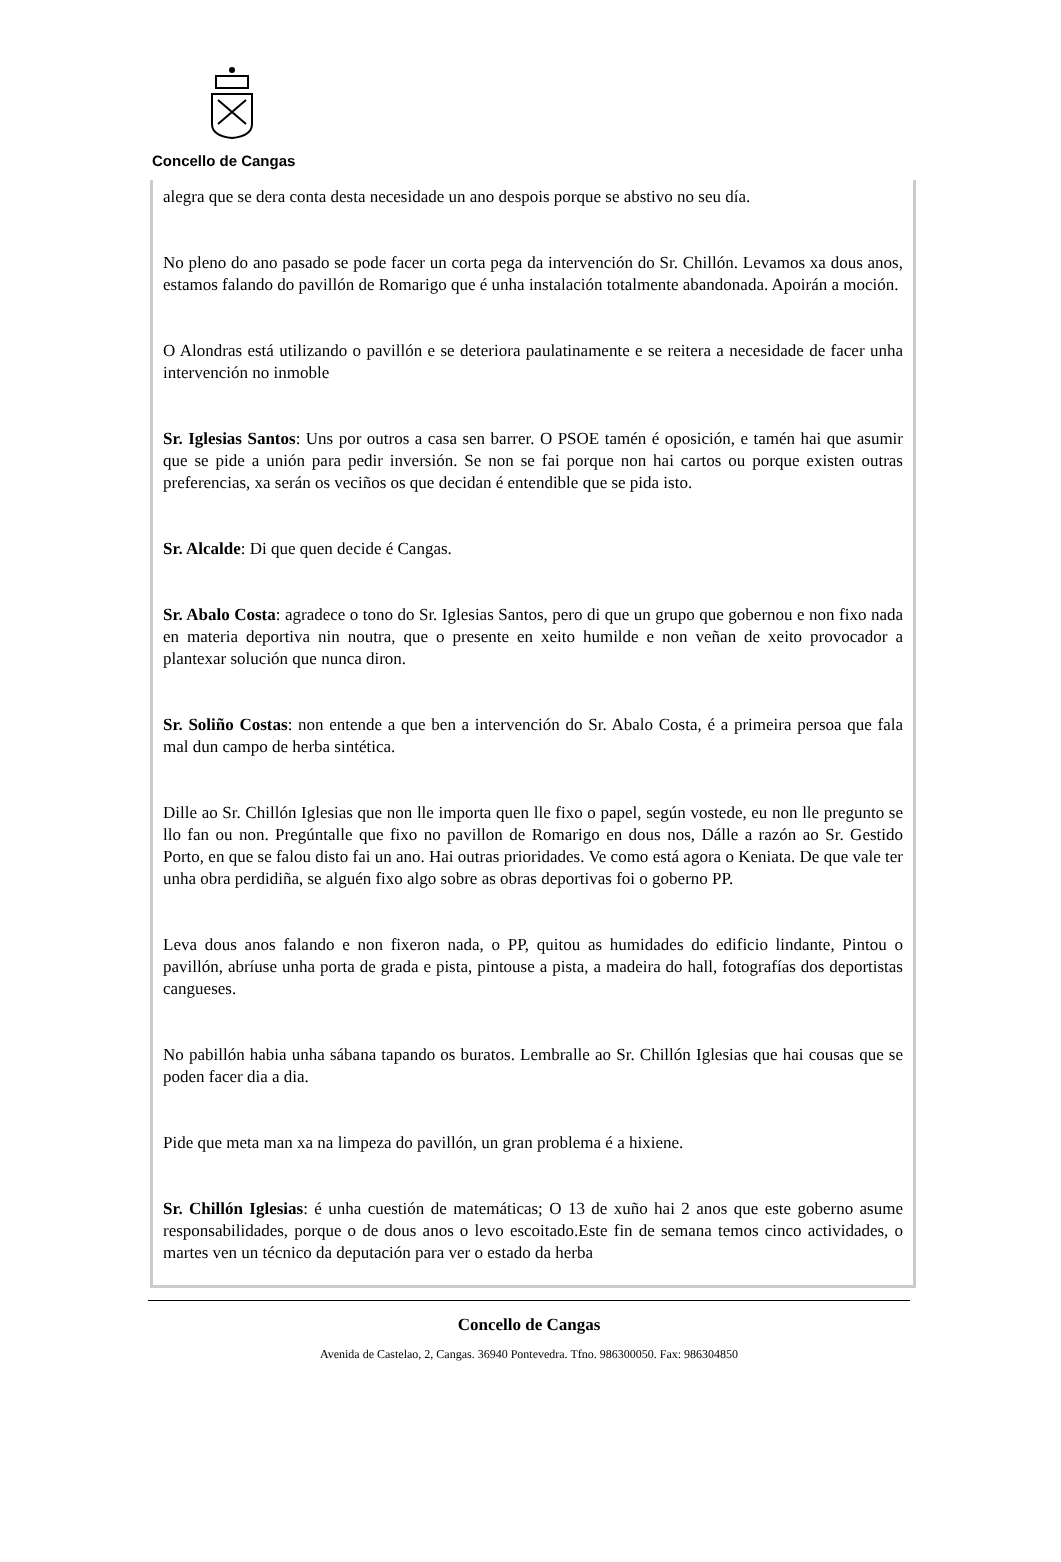Concello de Cangas
alegra que se dera conta desta necesidade un ano despois porque se abstivo no seu día.
No pleno do ano pasado se pode facer un corta pega da intervención do Sr. Chillón. Levamos xa dous anos, estamos falando do pavillón de Romarigo que é unha instalación totalmente abandonada. Apoirán a moción.
O Alondras está utilizando o pavillón e se deteriora paulatinamente e se reitera a necesidade de facer unha intervención no inmoble
Sr. Iglesias Santos: Uns por outros a casa sen barrer. O PSOE tamén é oposición, e tamén hai que asumir que se pide a unión para pedir inversión. Se non se fai porque non hai cartos ou porque existen outras preferencias, xa serán os veciños os que decidan é entendible que se pida isto.
Sr. Alcalde: Di que quen decide é Cangas.
Sr. Abalo Costa: agradece o tono do Sr. Iglesias Santos, pero di que un grupo que gobernou e non fixo nada en materia deportiva nin noutra, que o presente en xeito humilde e non veñan de xeito provocador a plantexar solución que nunca diron.
Sr. Soliño Costas: non entende a que ben a intervención do Sr. Abalo Costa, é a primeira persoa que fala mal dun campo de herba sintética.
Dille ao Sr. Chillón Iglesias que non lle importa quen lle fixo o papel, según vostede, eu non lle pregunto se llo fan ou non. Pregúntalle que fixo no pavillon de Romarigo en dous nos, Dálle a razón ao Sr. Gestido Porto, en que se falou disto fai un ano. Hai outras prioridades. Ve como está agora o Keniata. De que vale ter unha obra perdidiña, se alguén fixo algo sobre as obras deportivas foi o goberno PP.
Leva dous anos falando e non fixeron nada, o PP, quitou as humidades do edificio lindante, Pintou o pavillón, abríuse unha porta de grada e pista, pintouse a pista, a madeira do hall, fotografías dos deportistas cangueses.
No pabillón habia unha sábana tapando os buratos. Lembralle ao Sr. Chillón Iglesias que hai cousas que se poden facer dia a dia.
Pide que meta man xa na limpeza do pavillón, un gran problema é a hixiene.
Sr. Chillón Iglesias: é unha cuestión de matemáticas; O 13 de xuño hai 2 anos que este goberno asume responsabilidades, porque o de dous anos o levo escoitado.Este fin de semana temos cinco actividades, o martes ven un técnico da deputación para ver o estado da herba
Concello de Cangas
Avenida de Castelao, 2, Cangas. 36940 Pontevedra. Tfno. 986300050. Fax: 986304850